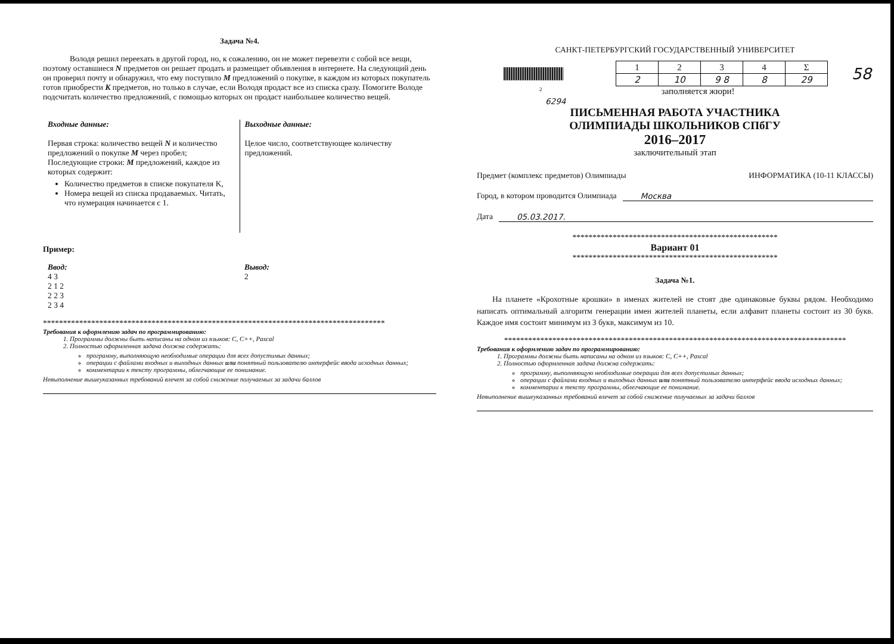Задача №4.
Володя решил переехать в другой город, но, к сожалению, он не может перевезти с собой все вещи, поэтому оставшиеся N предметов он решает продать и размещает объявления в интернете. На следующий день он проверил почту и обнаружил, что ему поступило M предложений о покупке, в каждом из которых покупатель готов приобрести K предметов, но только в случае, если Володя продаст все из списка сразу. Помогите Володе подсчитать количество предложений, с помощью которых он продаст наибольшее количество вещей.
Входные данные:
Первая строка: количество вещей N и количество предложений о покупке M через пробел;
Последующие строки: M предложений, каждое из которых содержит:
Количество предметов в списке покупателя K,
Номера вещей из списка продаваемых. Читать, что нумерация начинается с 1.
Выходные данные:
Целое число, соответствующее количеству предложений.
Пример:
Ввод:
4 3
2 1 2
2 2 3
2 3 4
Вывод:
2
*************************************************************************************
Требования к оформлению задач по программированию:
1. Программы должны быть написаны на одном из языков: C, C++, Pascal
2. Полностью оформленная задача должна содержать:
программу, выполняющую необходимые операции для всех допустимых данных;
операции с файлами входных и выходных данных или понятный пользователю интерфейс ввода исходных данных;
комментарии к тексту программы, облегчающие ее понимание.
Невыполнение вышеуказанных требований влечет за собой снижение получаемых за задачи баллов
САНКТ-ПЕТЕРБУРГСКИЙ ГОСУДАРСТВЕННЫЙ УНИВЕРСИТЕТ
| 1 | 2 | 3 | 4 | Σ |
| 2 | 10 | 9 8 | 8 | 29 |
58
2 заполняется жюри!
6294
ПИСЬМЕННАЯ РАБОТА УЧАСТНИКА
ОЛИМПИАДЫ ШКОЛЬНИКОВ СПбГУ
2016–2017
заключительный этап
Предмет (комплекс предметов) Олимпиады ИНФОРМАТИКА (10-11 КЛАССЫ)
Город, в котором проводится Олимпиада Москва
Дата 05.03.2017.
***************************************************
Вариант 01
***************************************************
Задача №1.
На планете «Крохотные крошки» в именах жителей не стоят две одинаковые буквы рядом. Необходимо написать оптимальный алгоритм генерации имен жителей планеты, если алфавит планеты состоит из 30 букв. Каждое имя состоит минимум из 3 букв, максимум из 10.
*************************************************************************************
Требования к оформлению задач по программированию:
1. Программы должны быть написаны на одном из языков: C, C++, Pascal
2. Полностью оформленная задача должна содержать:
программу, выполняющую необходимые операции для всех допустимых данных;
операции с файлами входных и выходных данных или понятный пользователю интерфейс ввода исходных данных;
комментарии к тексту программы, облегчающие ее понимание.
Невыполнение вышеуказанных требований влечет за собой снижение получаемых за задачи баллов